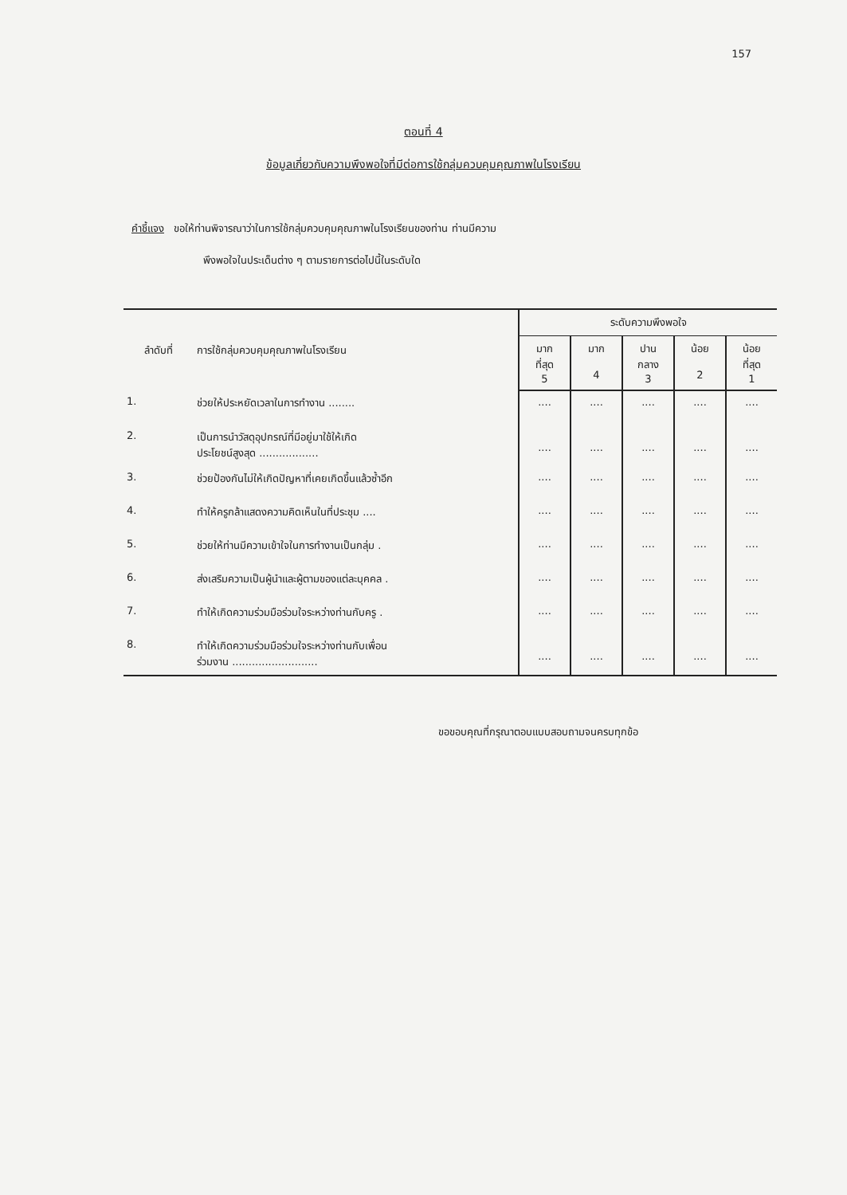157
ตอนที่ 4
ข้อมูลเกี่ยวกับความพึงพอใจที่มีต่อการใช้กลุ่มควบคุมคุณภาพในโรงเรียน
คำชี้แจง ขอให้ท่านพิจารณาว่าในการใช้กลุ่มควบคุมคุณภาพในโรงเรียนของท่าน ท่านมีความ
พึงพอใจในประเด็นต่าง ๆ ตามรายการต่อไปนี้ในระดับใด
| ลำดับที่ | การใช้กลุ่มควบคุมคุณภาพในโรงเรียน | ระดับความพึงพอใจ | | | | |
| --- | --- | --- | --- | --- | --- | --- |
| | | มาก ที่สุด 5 | มาก 4 | ปาน กลาง 3 | น้อย 2 | น้อย ที่สุด 1 |
| 1. | ช่วยให้ประหยัดเวลาในการทำงาน ........ | .... | .... | .... | .... | .... |
| 2. | เป็นการนำวัสดุอุปกรณ์ที่มีอยู่มาใช้ให้เกิด ประโยชน์สูงสุด .................. | .... | .... | .... | .... | .... |
| 3. | ช่วยป้องกันไม่ให้เกิดปัญหาที่เคยเกิดขึ้นแล้วซ้ำอีก | .... | .... | .... | .... | .... |
| 4. | ทำให้ครูกล้าแสดงความคิดเห็นในที่ประชุม .... | .... | .... | .... | .... | .... |
| 5. | ช่วยให้ท่านมีความเข้าใจในการทำงานเป็นกลุ่ม . | .... | .... | .... | .... | .... |
| 6. | ส่งเสริมความเป็นผู้นำและผู้ตามของแต่ละบุคคล . | .... | .... | .... | .... | .... |
| 7. | ทำให้เกิดความร่วมมือร่วมใจระหว่างท่านกับครู . | .... | .... | .... | .... | .... |
| 8. | ทำให้เกิดความร่วมมือร่วมใจระหว่างท่านกับเพื่อน ร่วมงาน .......................... | .... | .... | .... | .... | .... |
ขอขอบคุณที่กรุณาตอบแบบสอบถามจนครบทุกข้อ